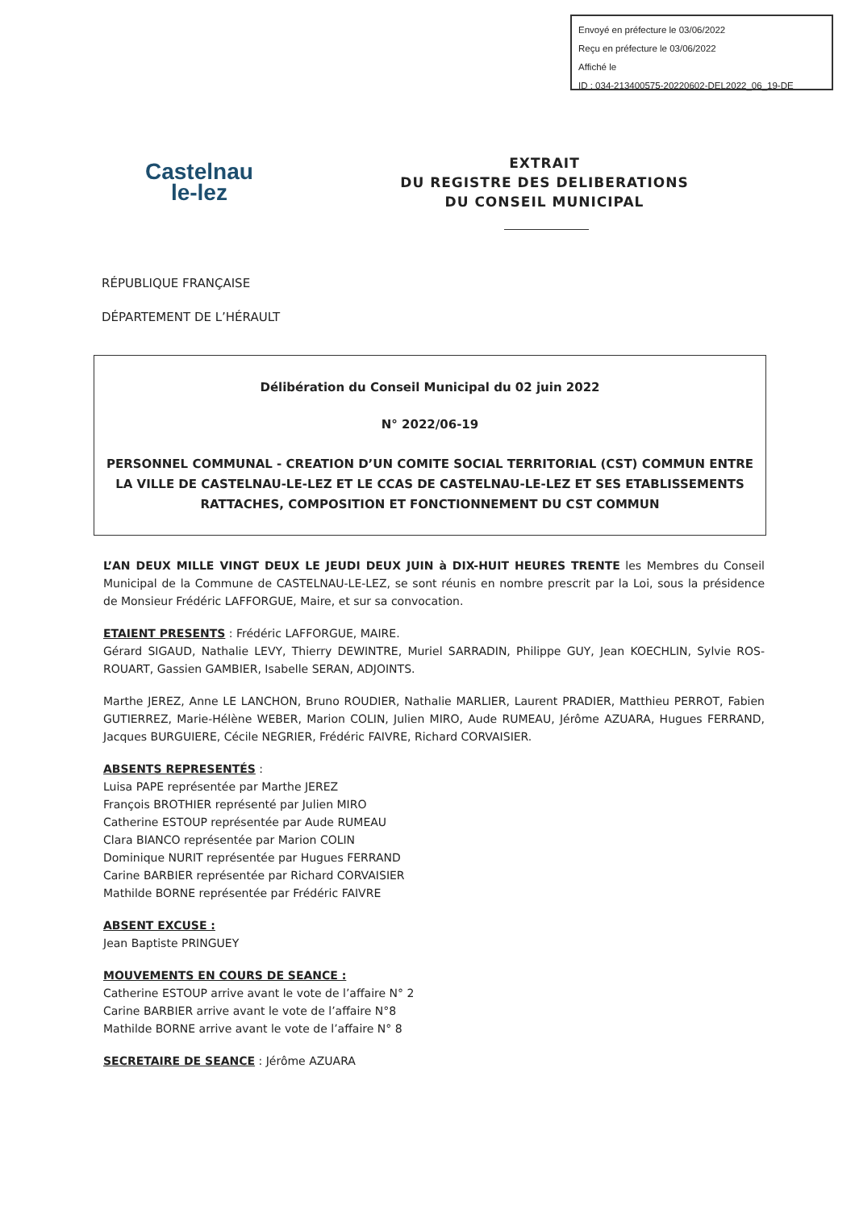Envoyé en préfecture le 03/06/2022
Reçu en préfecture le 03/06/2022
Affiché le
ID : 034-213400575-20220602-DEL2022_06_19-DE
Castelnau
le-lez
EXTRAIT
DU REGISTRE DES DELIBERATIONS
DU CONSEIL MUNICIPAL
RÉPUBLIQUE FRANÇAISE
DÉPARTEMENT DE L’HÉRAULT
Délibération du Conseil Municipal du 02 juin 2022
N° 2022/06-19
PERSONNEL COMMUNAL - CREATION D’UN COMITE SOCIAL TERRITORIAL (CST) COMMUN ENTRE LA VILLE DE CASTELNAU-LE-LEZ ET LE CCAS DE CASTELNAU-LE-LEZ ET SES ETABLISSEMENTS RATTACHES, COMPOSITION ET FONCTIONNEMENT DU CST COMMUN
L’AN DEUX MILLE VINGT DEUX LE JEUDI DEUX JUIN à DIX-HUIT HEURES TRENTE les Membres du Conseil Municipal de la Commune de CASTELNAU-LE-LEZ, se sont réunis en nombre prescrit par la Loi, sous la présidence de Monsieur Frédéric LAFFORGUE, Maire, et sur sa convocation.
ETAIENT PRESENTS : Frédéric LAFFORGUE, MAIRE.
Gérard SIGAUD, Nathalie LEVY, Thierry DEWINTRE, Muriel SARRADIN, Philippe GUY, Jean KOECHLIN, Sylvie ROS-ROUART, Gassien GAMBIER, Isabelle SERAN, ADJOINTS.
Marthe JEREZ, Anne LE LANCHON, Bruno ROUDIER, Nathalie MARLIER, Laurent PRADIER, Matthieu PERROT, Fabien GUTIERREZ, Marie-Hélène WEBER, Marion COLIN, Julien MIRO, Aude RUMEAU, Jérôme AZUARA, Hugues FERRAND, Jacques BURGUIERE, Cécile NEGRIER, Frédéric FAIVRE, Richard CORVAISIER.
ABSENTS REPRESENTÉS :
Luisa PAPE représentée par Marthe JEREZ
François BROTHIER représenté par Julien MIRO
Catherine ESTOUP représentée par Aude RUMEAU
Clara BIANCO représentée par Marion COLIN
Dominique NURIT représentée par Hugues FERRAND
Carine BARBIER représentée par Richard CORVAISIER
Mathilde BORNE représentée par Frédéric FAIVRE
ABSENT EXCUSE :
Jean Baptiste PRINGUEY
MOUVEMENTS EN COURS DE SEANCE :
Catherine ESTOUP arrive avant le vote de l’affaire N° 2
Carine BARBIER arrive avant le vote de l’affaire N°8
Mathilde BORNE arrive avant le vote de l’affaire N° 8
SECRETAIRE DE SEANCE : Jérôme AZUARA